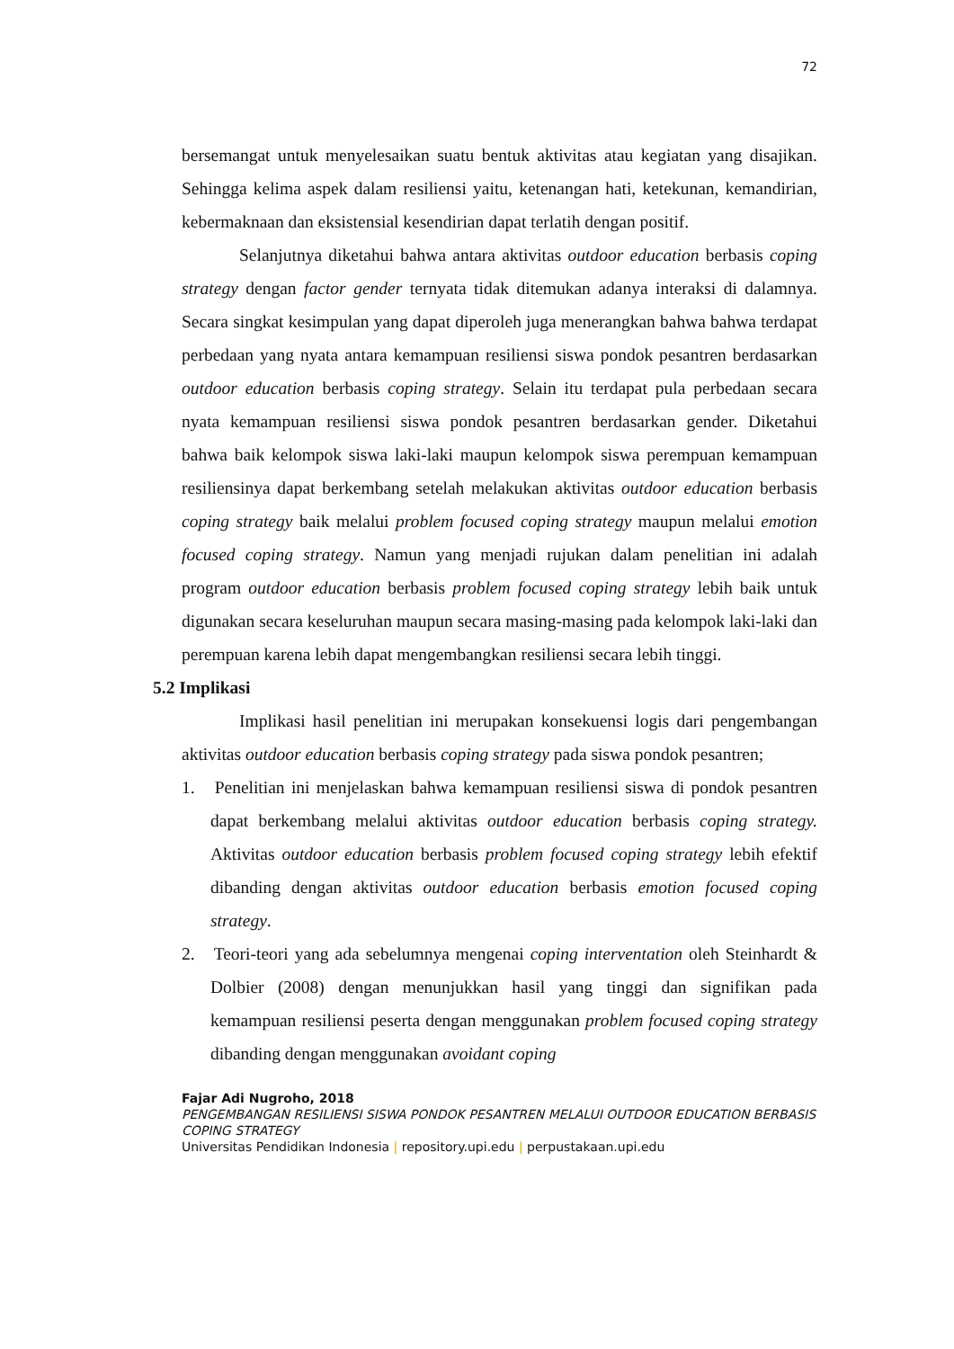72
bersemangat untuk menyelesaikan suatu bentuk aktivitas atau kegiatan yang disajikan. Sehingga kelima aspek dalam resiliensi yaitu, ketenangan hati, ketekunan, kemandirian, kebermaknaan dan eksistensial kesendirian dapat terlatih dengan positif.
Selanjutnya diketahui bahwa antara aktivitas outdoor education berbasis coping strategy dengan factor gender ternyata tidak ditemukan adanya interaksi di dalamnya. Secara singkat kesimpulan yang dapat diperoleh juga menerangkan bahwa bahwa terdapat perbedaan yang nyata antara kemampuan resiliensi siswa pondok pesantren berdasarkan outdoor education berbasis coping strategy. Selain itu terdapat pula perbedaan secara nyata kemampuan resiliensi siswa pondok pesantren berdasarkan gender. Diketahui bahwa baik kelompok siswa laki-laki maupun kelompok siswa perempuan kemampuan resiliensinya dapat berkembang setelah melakukan aktivitas outdoor education berbasis coping strategy baik melalui problem focused coping strategy maupun melalui emotion focused coping strategy. Namun yang menjadi rujukan dalam penelitian ini adalah program outdoor education berbasis problem focused coping strategy lebih baik untuk digunakan secara keseluruhan maupun secara masing-masing pada kelompok laki-laki dan perempuan karena lebih dapat mengembangkan resiliensi secara lebih tinggi.
5.2 Implikasi
Implikasi hasil penelitian ini merupakan konsekuensi logis dari pengembangan aktivitas outdoor education berbasis coping strategy pada siswa pondok pesantren;
1. Penelitian ini menjelaskan bahwa kemampuan resiliensi siswa di pondok pesantren dapat berkembang melalui aktivitas outdoor education berbasis coping strategy. Aktivitas outdoor education berbasis problem focused coping strategy lebih efektif dibanding dengan aktivitas outdoor education berbasis emotion focused coping strategy.
2. Teori-teori yang ada sebelumnya mengenai coping interventation oleh Steinhardt & Dolbier (2008) dengan menunjukkan hasil yang tinggi dan signifikan pada kemampuan resiliensi peserta dengan menggunakan problem focused coping strategy dibanding dengan menggunakan avoidant coping
Fajar Adi Nugroho, 2018
PENGEMBANGAN RESILIENSI SISWA PONDOK PESANTREN MELALUI OUTDOOR EDUCATION BERBASIS COPING STRATEGY
Universitas Pendidikan Indonesia | repository.upi.edu | perpustakaan.upi.edu